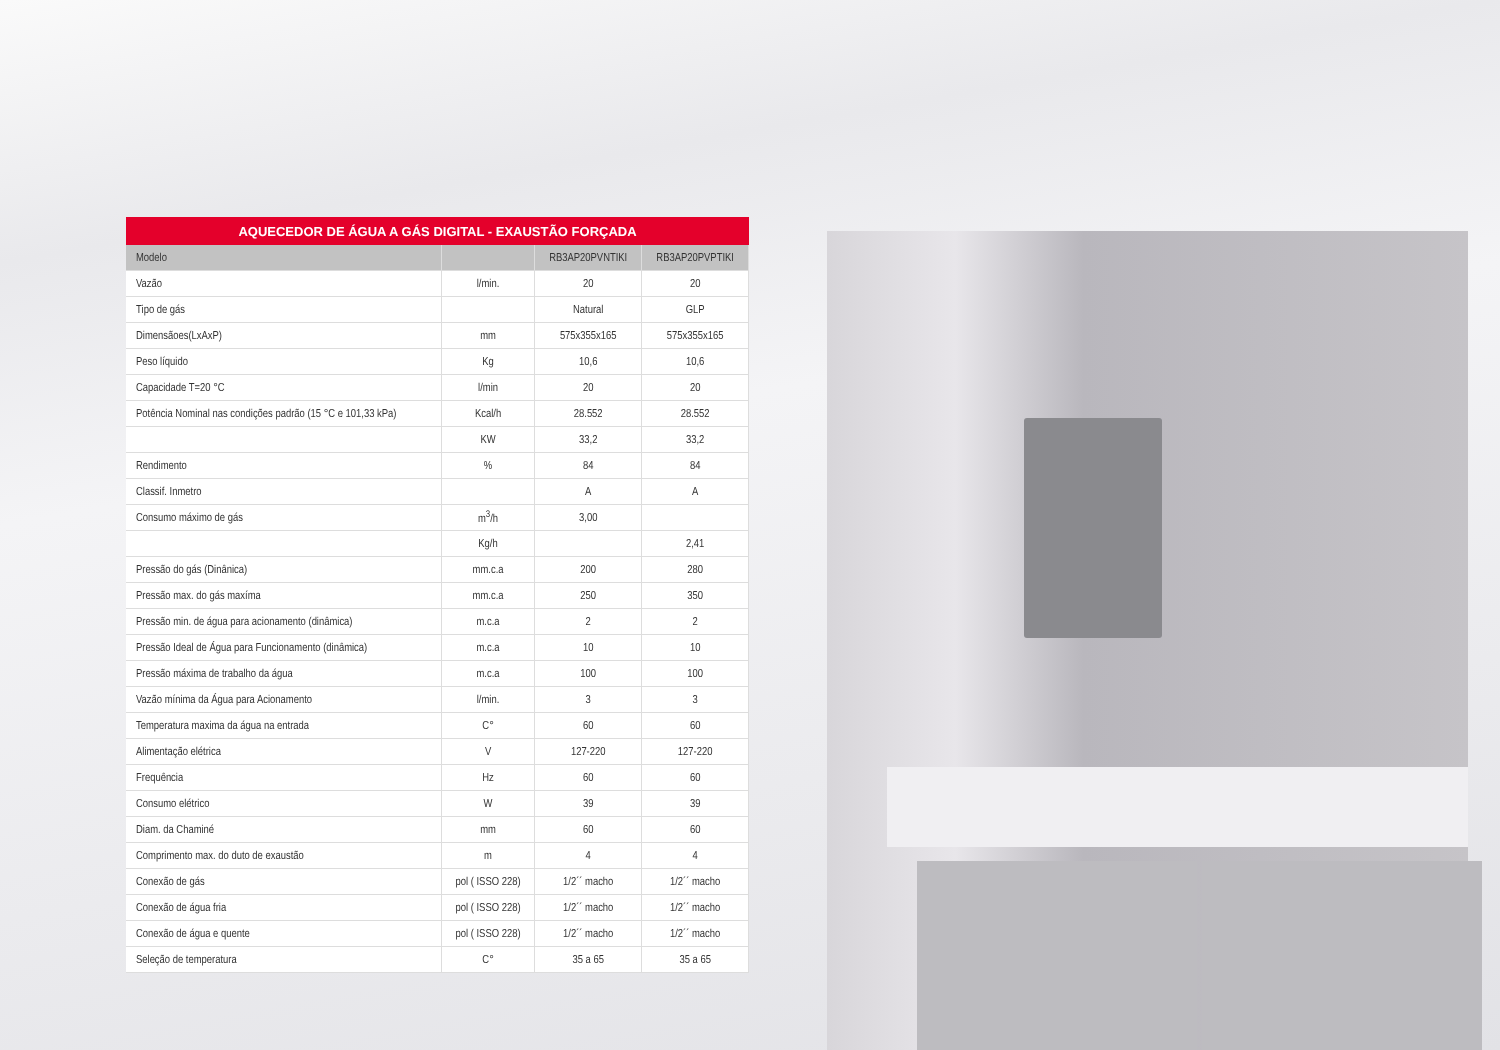AQUECEDOR DE ÁGUA A GÁS DIGITAL - EXAUSTÃO FORÇADA
| Modelo | | RB3AP20PVNTIKI | RB3AP20PVPTIKI |
| --- | --- | --- | --- |
| Vazão | l/min. | 20 | 20 |
| Tipo de gás | | Natural | GLP |
| Dimensãoes(LxAxP) | mm | 575x355x165 | 575x355x165 |
| Peso líquido | Kg | 10,6 | 10,6 |
| Capacidade T=20 °C | l/min | 20 | 20 |
| Potência Nominal nas condições padrão (15 °C e 101,33 kPa) | Kcal/h | 28.552 | 28.552 |
| | KW | 33,2 | 33,2 |
| Rendimento | % | 84 | 84 |
| Classif. Inmetro | | A | A |
| Consumo máximo de gás | m<sup>3</sup>/h | 3,00 | |
| | Kg/h | | 2,41 |
| Pressão do gás (Dinânica) | mm.c.a | 200 | 280 |
| Pressão max. do gás maxíma | mm.c.a | 250 | 350 |
| Pressão min. de água para acionamento (dinâmica) | m.c.a | 2 | 2 |
| Pressão Ideal de Água para Funcionamento (dinâmica) | m.c.a | 10 | 10 |
| Pressão máxima de trabalho da água | m.c.a | 100 | 100 |
| Vazão mínima da Água para Acionamento | l/min. | 3 | 3 |
| Temperatura maxima da água na entrada | C° | 60 | 60 |
| Alimentação elétrica | V | 127-220 | 127-220 |
| Frequência | Hz | 60 | 60 |
| Consumo elétrico | W | 39 | 39 |
| Diam. da Chaminé | mm | 60 | 60 |
| Comprimento max. do duto de exaustão | m | 4 | 4 |
| Conexão de gás | pol ( ISSO 228) | 1/2´´ macho | 1/2´´ macho |
| Conexão de água fria | pol ( ISSO 228) | 1/2´´ macho | 1/2´´ macho |
| Conexão de água e quente | pol ( ISSO 228) | 1/2´´ macho | 1/2´´ macho |
| Seleção de temperatura | C° | 35 a 65 | 35 a 65 |